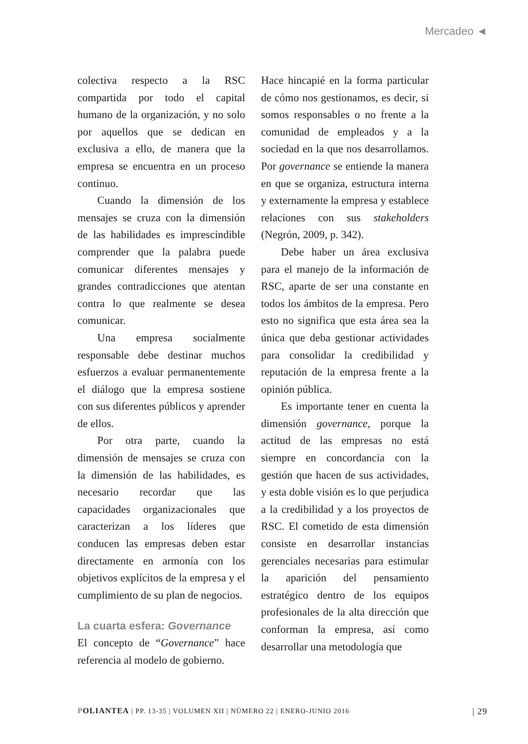Mercadeo ◄
colectiva respecto a la RSC compartida por todo el capital humano de la organización, y no solo por aquellos que se dedican en exclusiva a ello, de manera que la empresa se encuentra en un proceso continuo.
Cuando la dimensión de los mensajes se cruza con la dimensión de las habilidades es imprescindible comprender que la palabra puede comunicar diferentes mensajes y grandes contradicciones que atentan contra lo que realmente se desea comunicar.
Una empresa socialmente responsable debe destinar muchos esfuerzos a evaluar permanentemente el diálogo que la empresa sostiene con sus diferentes públicos y aprender de ellos.
Por otra parte, cuando la dimensión de mensajes se cruza con la dimensión de las habilidades, es necesario recordar que las capacidades organizacionales que caracterizan a los líderes que conducen las empresas deben estar directamente en armonía con los objetivos explícitos de la empresa y el cumplimiento de su plan de negocios.
La cuarta esfera: Governance
El concepto de “Governance” hace referencia al modelo de gobierno.
Hace hincapié en la forma particular de cómo nos gestionamos, es decir, si somos responsables o no frente a la comunidad de empleados y a la sociedad en la que nos desarrollamos. Por governance se entiende la manera en que se organiza, estructura interna y externamente la empresa y establece relaciones con sus stakeholders (Negrón, 2009, p. 342).
Debe haber un área exclusiva para el manejo de la información de RSC, aparte de ser una constante en todos los ámbitos de la empresa. Pero esto no significa que esta área sea la única que deba gestionar actividades para consolidar la credibilidad y reputación de la empresa frente a la opinión pública.
Es importante tener en cuenta la dimensión governance, porque la actitud de las empresas no está siempre en concordancia con la gestión que hacen de sus actividades, y esta doble visión es lo que perjudica a la credibilidad y a los proyectos de RSC. El cometido de esta dimensión consiste en desarrollar instancias gerenciales necesarias para estimular la aparición del pensamiento estratégico dentro de los equipos profesionales de la alta dirección que conforman la empresa, así como desarrollar una metodología que
POLIANTEA | PP. 13-35 | VOLUMEN XII | NÚMERO 22 | ENERO-JUNIO 2016 | 29